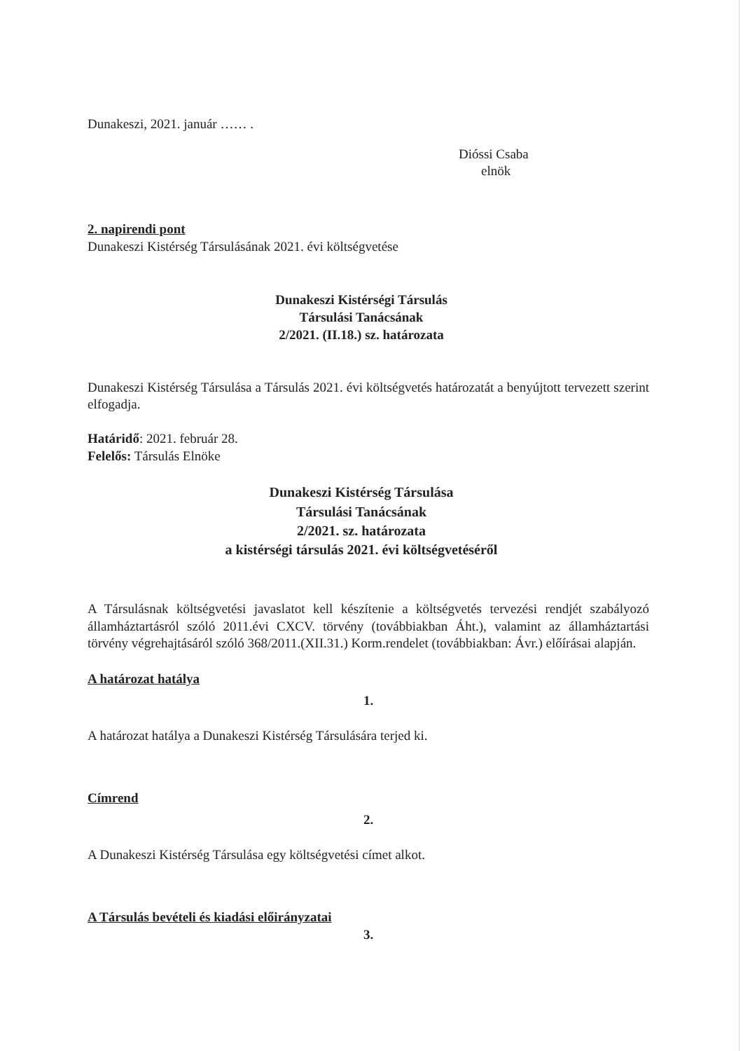Dunakeszi, 2021. január …… .
Dióssi Csaba
elnök
2. napirendi pont
Dunakeszi Kistérség Társulásának 2021. évi költségvetése
Dunakeszi Kistérségi Társulás
Társulási Tanácsának
2/2021. (II.18.) sz. határozata
Dunakeszi Kistérség Társulása a Társulás 2021. évi költségvetés határozatát a benyújtott tervezett szerint elfogadja.
Határidő: 2021. február 28.
Felelős: Társulás Elnöke
Dunakeszi Kistérség Társulása
Társulási Tanácsának
2/2021. sz. határozata
a kistérségi társulás 2021. évi költségvetéséről
A Társulásnak költségvetési javaslatot kell készítenie a költségvetés tervezési rendjét szabályozó államháztartásról szóló 2011.évi CXCV. törvény (továbbiakban Áht.), valamint az államháztartási törvény végrehajtásáról szóló 368/2011.(XII.31.) Korm.rendelet (továbbiakban: Ávr.) előírásai alapján.
A határozat hatálya
1.
A határozat hatálya a Dunakeszi Kistérség Társulására terjed ki.
Címrend
2.
A Dunakeszi Kistérség Társulása egy költségvetési címet alkot.
A Társulás bevételi és kiadási előirányzatai
3.